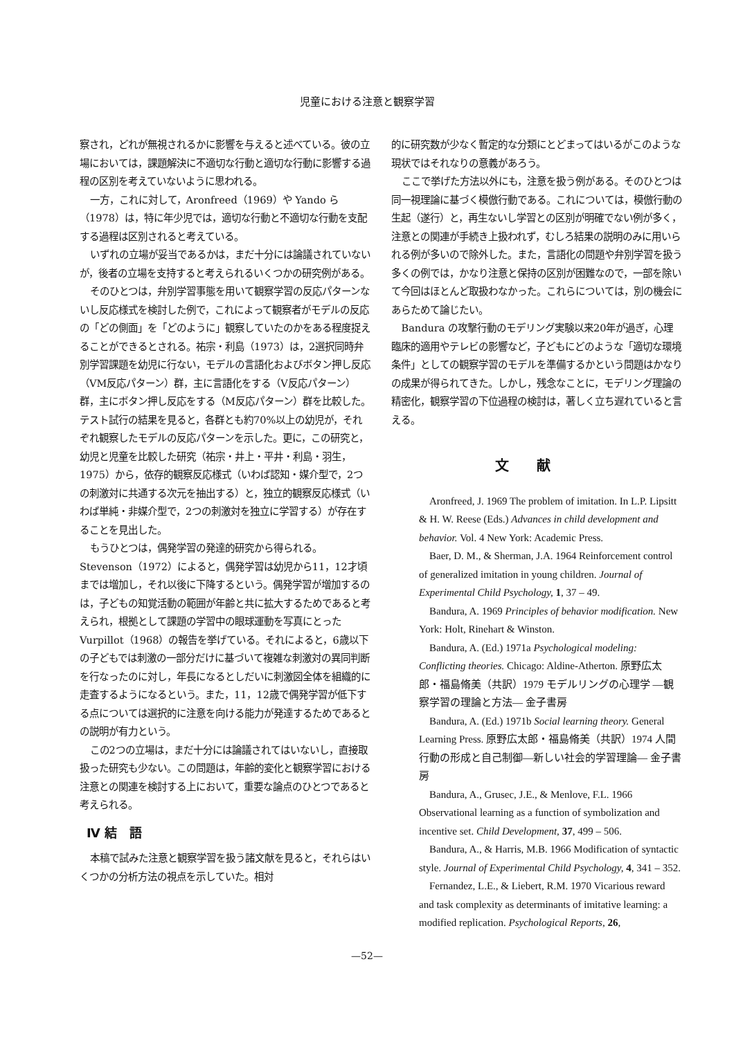児童における注意と観察学習
察され，どれが無視されるかに影響を与えると述べている。彼の立場においては，課題解決に不適切な行動と適切な行動に影響する過程の区別を考えていないように思われる。
一方，これに対して，Aronfreed（1969）や Yando ら（1978）は，特に年少児では，適切な行動と不適切な行動を支配する過程は区別されると考えている。
いずれの立場が妥当であるかは，まだ十分には論議されていないが，後者の立場を支持すると考えられるいくつかの研究例がある。
そのひとつは，弁別学習事態を用いて観察学習の反応パターンないし反応様式を検討した例で，これによって観察者がモデルの反応の「どの側面」を「どのように」観察していたのかをある程度捉えることができるとされる。祐宗・利島（1973）は，2選択同時弁別学習課題を幼児に行ない，モデルの言語化およびボタン押し反応（VM反応パターン）群，主に言語化をする（V反応パターン）群，主にボタン押し反応をする（M反応パターン）群を比較した。テスト試行の結果を見ると，各群とも約70%以上の幼児が，それぞれ観察したモデルの反応パターンを示した。更に，この研究と，幼児と児童を比較した研究（祐宗・井上・平井・利島・羽生，1975）から，依存的観察反応様式（いわば認知・媒介型で，2つの刺激対に共通する次元を抽出する）と，独立的観察反応様式（いわば単純・非媒介型で，2つの刺激対を独立に学習する）が存在することを見出した。
もうひとつは，偶発学習の発達的研究から得られる。Stevenson（1972）によると，偶発学習は幼児から11，12才頃までは増加し，それ以後に下降するという。偶発学習が増加するのは，子どもの知覚活動の範囲が年齢と共に拡大するためであると考えられ，根拠として課題の学習中の眼球運動を写真にとった Vurpillot（1968）の報告を挙げている。それによると，6歳以下の子どもでは刺激の一部分だけに基づいて複雑な刺激対の異同判断を行なったのに対し，年長になるとしだいに刺激図全体を組織的に走査するようになるという。また，11，12歳で偶発学習が低下する点については選択的に注意を向ける能力が発達するためであるとの説明が有力という。
この2つの立場は，まだ十分には論議されてはいないし，直接取扱った研究も少ない。この問題は，年齢的変化と観察学習における注意との関連を検討する上において，重要な論点のひとつであると考えられる。
Ⅳ 結　語
本稿で試みた注意と観察学習を扱う諸文献を見ると，それらはいくつかの分析方法の視点を示していた。相対
的に研究数が少なく暫定的な分類にとどまってはいるがこのような現状ではそれなりの意義があろう。
ここで挙げた方法以外にも，注意を扱う例がある。そのひとつは同一視理論に基づく模倣行動である。これについては，模倣行動の生起（遂行）と，再生ないし学習との区別が明確でない例が多く，注意との関連が手続き上扱われず，むしろ結果の説明のみに用いられる例が多いので除外した。また，言語化の問題や弁別学習を扱う多くの例では，かなり注意と保持の区別が困難なので，一部を除いて今回はほとんど取扱わなかった。これらについては，別の機会にあらためて論じたい。
Bandura の攻撃行動のモデリング実験以来20年が過ぎ，心理臨床的適用やテレビの影響など，子どもにどのような「適切な環境条件」としての観察学習のモデルを準備するかという問題はかなりの成果が得られてきた。しかし，残念なことに，モデリング理論の精密化，観察学習の下位過程の検討は，著しく立ち遅れていると言える。
文献
Aronfreed, J. 1969 The problem of imitation. In L.P. Lipsitt & H. W. Reese (Eds.) Advances in child development and behavior. Vol. 4 New York: Academic Press.
Baer, D. M., & Sherman, J.A. 1964 Reinforcement control of generalized imitation in young children. Journal of Experimental Child Psychology, 1, 37 – 49.
Bandura, A. 1969 Principles of behavior modification. New York: Holt, Rinehart & Winston.
Bandura, A. (Ed.) 1971a Psychological modeling: Conflicting theories. Chicago: Aldine-Atherton. 原野広太郎・福島脩美（共訳）1979 モデルリングの心理学 ―観察学習の理論と方法― 金子書房
Bandura, A. (Ed.) 1971b Social learning theory. General Learning Press. 原野広太郎・福島脩美（共訳）1974 人間行動の形成と自己制御―新しい社会的学習理論― 金子書房
Bandura, A., Grusec, J.E., & Menlove, F.L. 1966 Observational learning as a function of symbolization and incentive set. Child Development, 37, 499 – 506.
Bandura, A., & Harris, M.B. 1966 Modification of syntactic style. Journal of Experimental Child Psychology, 4, 341 – 352.
Fernandez, L.E., & Liebert, R.M. 1970 Vicarious reward and task complexity as determinants of imitative learning: a modified replication. Psychological Reports, 26,
—52—